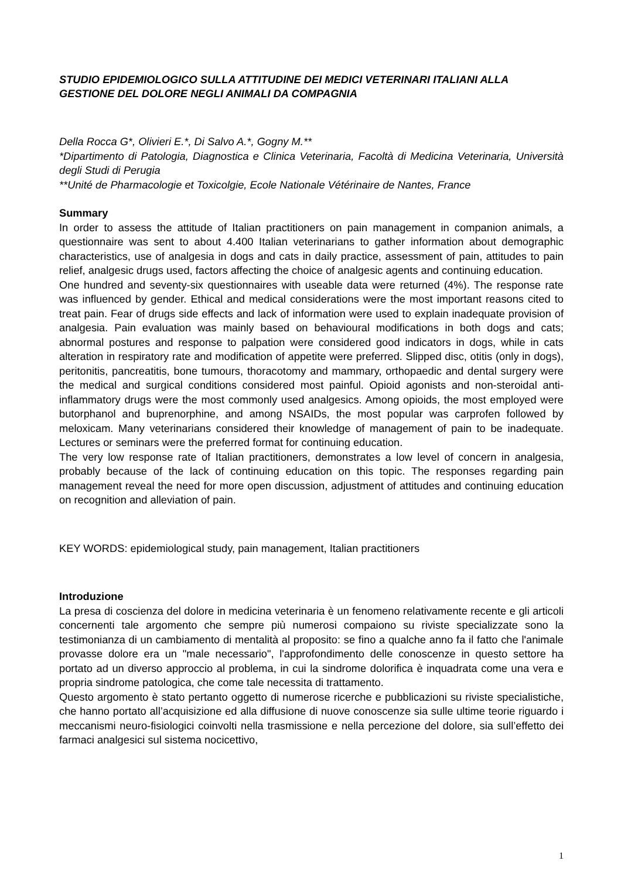STUDIO EPIDEMIOLOGICO SULLA ATTITUDINE DEI MEDICI VETERINARI ITALIANI ALLA GESTIONE DEL DOLORE NEGLI ANIMALI DA COMPAGNIA
Della Rocca G*, Olivieri E.*, Di Salvo A.*, Gogny M.**
*Dipartimento di Patologia, Diagnostica e Clinica Veterinaria, Facoltà di Medicina Veterinaria, Università degli Studi di Perugia
**Unité de Pharmacologie et Toxicolgie, Ecole Nationale Vétérinaire de Nantes, France
Summary
In order to assess the attitude of Italian practitioners on pain management in companion animals, a questionnaire was sent to about 4.400 Italian veterinarians to gather information about demographic characteristics, use of analgesia in dogs and cats in daily practice, assessment of pain, attitudes to pain relief, analgesic drugs used, factors affecting the choice of analgesic agents and continuing education.
One hundred and seventy-six questionnaires with useable data were returned (4%). The response rate was influenced by gender. Ethical and medical considerations were the most important reasons cited to treat pain. Fear of drugs side effects and lack of information were used to explain inadequate provision of analgesia. Pain evaluation was mainly based on behavioural modifications in both dogs and cats; abnormal postures and response to palpation were considered good indicators in dogs, while in cats alteration in respiratory rate and modification of appetite were preferred. Slipped disc, otitis (only in dogs), peritonitis, pancreatitis, bone tumours, thoracotomy and mammary, orthopaedic and dental surgery were the medical and surgical conditions considered most painful. Opioid agonists and non-steroidal anti-inflammatory drugs were the most commonly used analgesics. Among opioids, the most employed were butorphanol and buprenorphine, and among NSAIDs, the most popular was carprofen followed by meloxicam. Many veterinarians considered their knowledge of management of pain to be inadequate. Lectures or seminars were the preferred format for continuing education.
The very low response rate of Italian practitioners, demonstrates a low level of concern in analgesia, probably because of the lack of continuing education on this topic. The responses regarding pain management reveal the need for more open discussion, adjustment of attitudes and continuing education on recognition and alleviation of pain.
KEY WORDS: epidemiological study, pain management, Italian practitioners
Introduzione
La presa di coscienza del dolore in medicina veterinaria è un fenomeno relativamente recente e gli articoli concernenti tale argomento che sempre più numerosi compaiono su riviste specializzate sono la testimonianza di un cambiamento di mentalità al proposito: se fino a qualche anno fa il fatto che l'animale provasse dolore era un "male necessario", l'approfondimento delle conoscenze in questo settore ha portato ad un diverso approccio al problema, in cui la sindrome dolorifica è inquadrata come una vera e propria sindrome patologica, che come tale necessita di trattamento.
Questo argomento è stato pertanto oggetto di numerose ricerche e pubblicazioni su riviste specialistiche, che hanno portato all’acquisizione ed alla diffusione di nuove conoscenze sia sulle ultime teorie riguardo i meccanismi neuro-fisiologici coinvolti nella trasmissione e nella percezione del dolore, sia sull’effetto dei farmaci analgesici sul sistema nocicettivo,
1